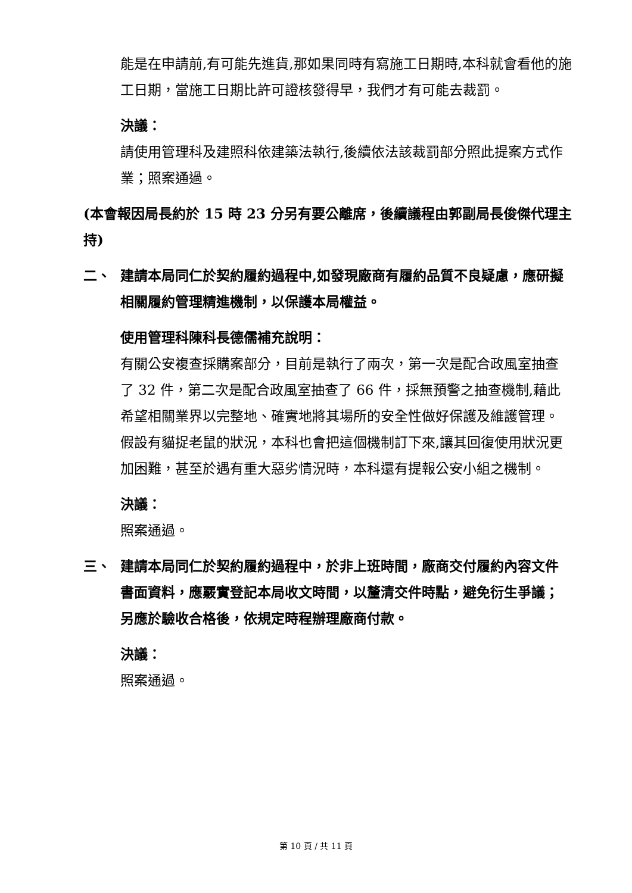能是在申請前,有可能先進貨,那如果同時有寫施工日期時,本科就會看他的施工日期，當施工日期比許可證核發得早，我們才有可能去裁罰。
決議：
請使用管理科及建照科依建築法執行,後續依法該裁罰部分照此提案方式作業；照案通過。
(本會報因局長約於 15 時 23 分另有要公離席，後續議程由郭副局長俊傑代理主持)
二、 建請本局同仁於契約履約過程中,如發現廠商有履約品質不良疑慮，應研擬相關履約管理精進機制，以保護本局權益。
使用管理科陳科長德儒補充說明：
有關公安複查採購案部分，目前是執行了兩次，第一次是配合政風室抽查了 32 件，第二次是配合政風室抽查了 66 件，採無預警之抽查機制,藉此希望相關業界以完整地、確實地將其場所的安全性做好保護及維護管理。假設有貓捉老鼠的狀況，本科也會把這個機制訂下來,讓其回復使用狀況更加困難，甚至於遇有重大惡劣情況時，本科還有提報公安小組之機制。
決議：
照案通過。
三、 建請本局同仁於契約履約過程中，於非上班時間，廠商交付履約內容文件書面資料，應覈實登記本局收文時間，以釐清交件時點，避免衍生爭議；另應於驗收合格後，依規定時程辦理廠商付款。
決議：
照案通過。
第 10 頁 / 共 11 頁